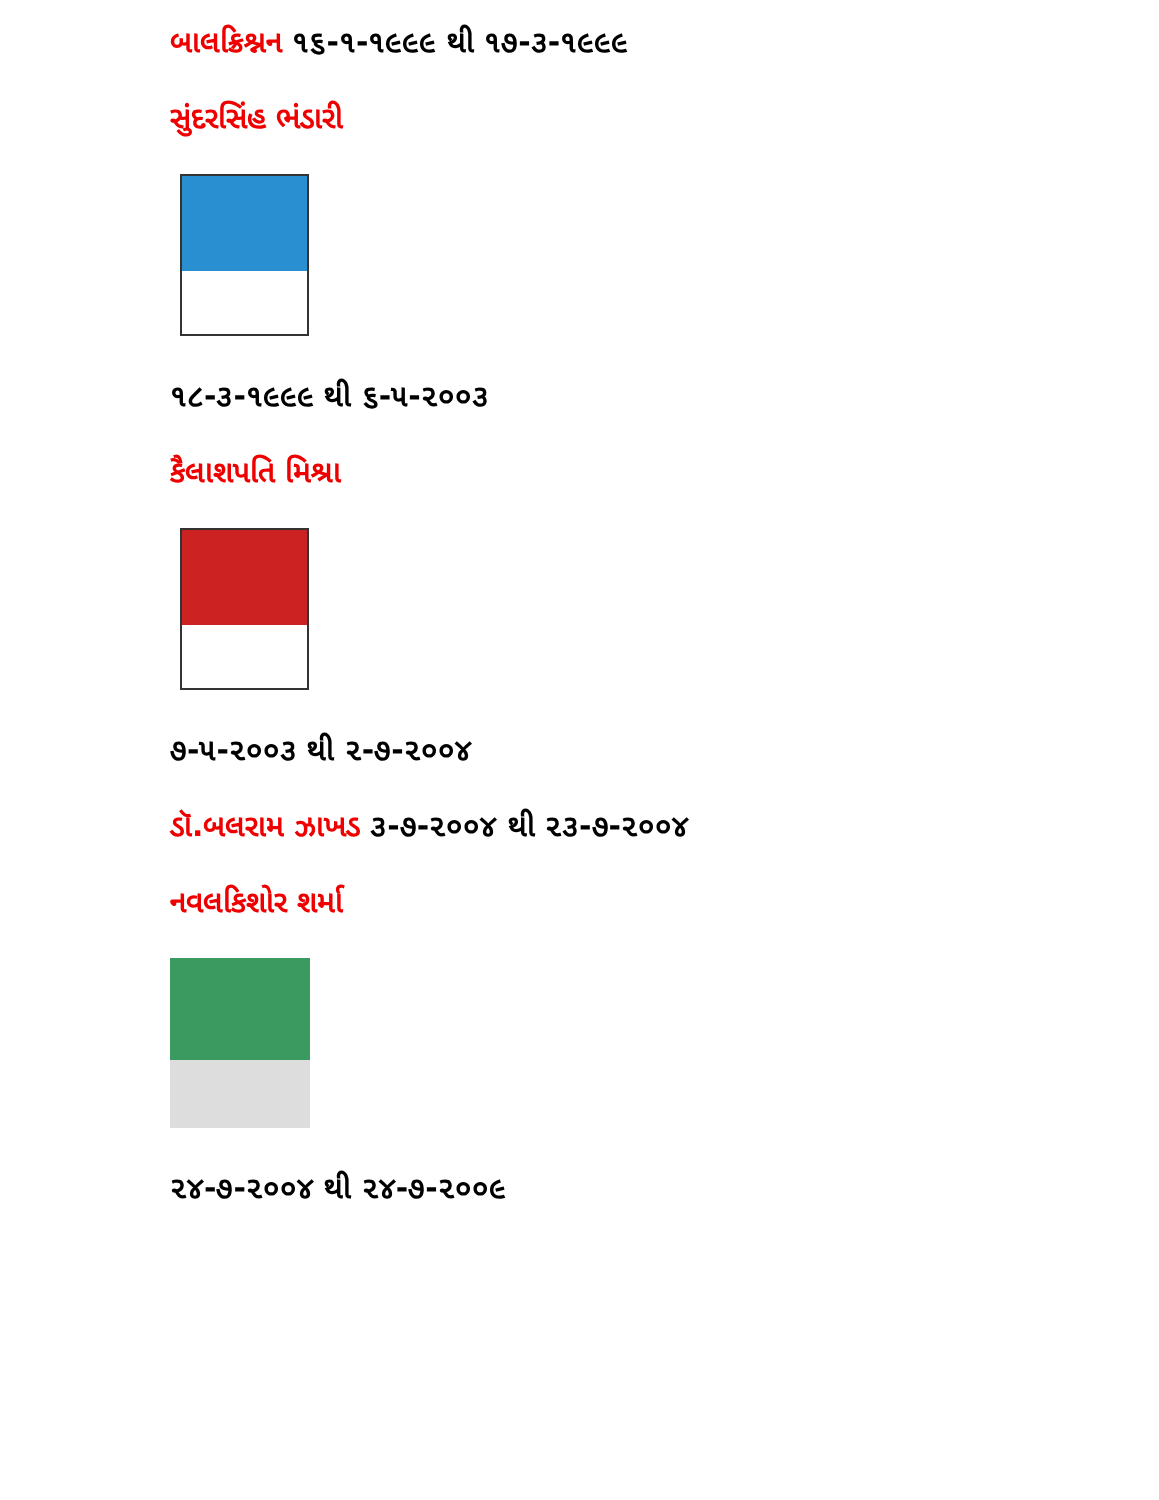બાલક્રિશ્નન ૧૬-૧-૧૯૯૯ થી ૧૭-૩-૧૯૯૯
સુંદરસિંહ ભંડારી
૧૮-૩-૧૯૯૯ થી ૬-૫-૨૦૦૩
કૈલાશપતિ મિશ્રા
૭-૫-૨૦૦૩ થી ૨-૭-૨૦૦૪
ડૉ.બલરામ ઝાખડ ૩-૭-૨૦૦૪ થી ૨૩-૭-૨૦૦૪
નવલકિશોર શર્મા
૨૪-૭-૨૦૦૪ થી ૨૪-૭-૨૦૦૯